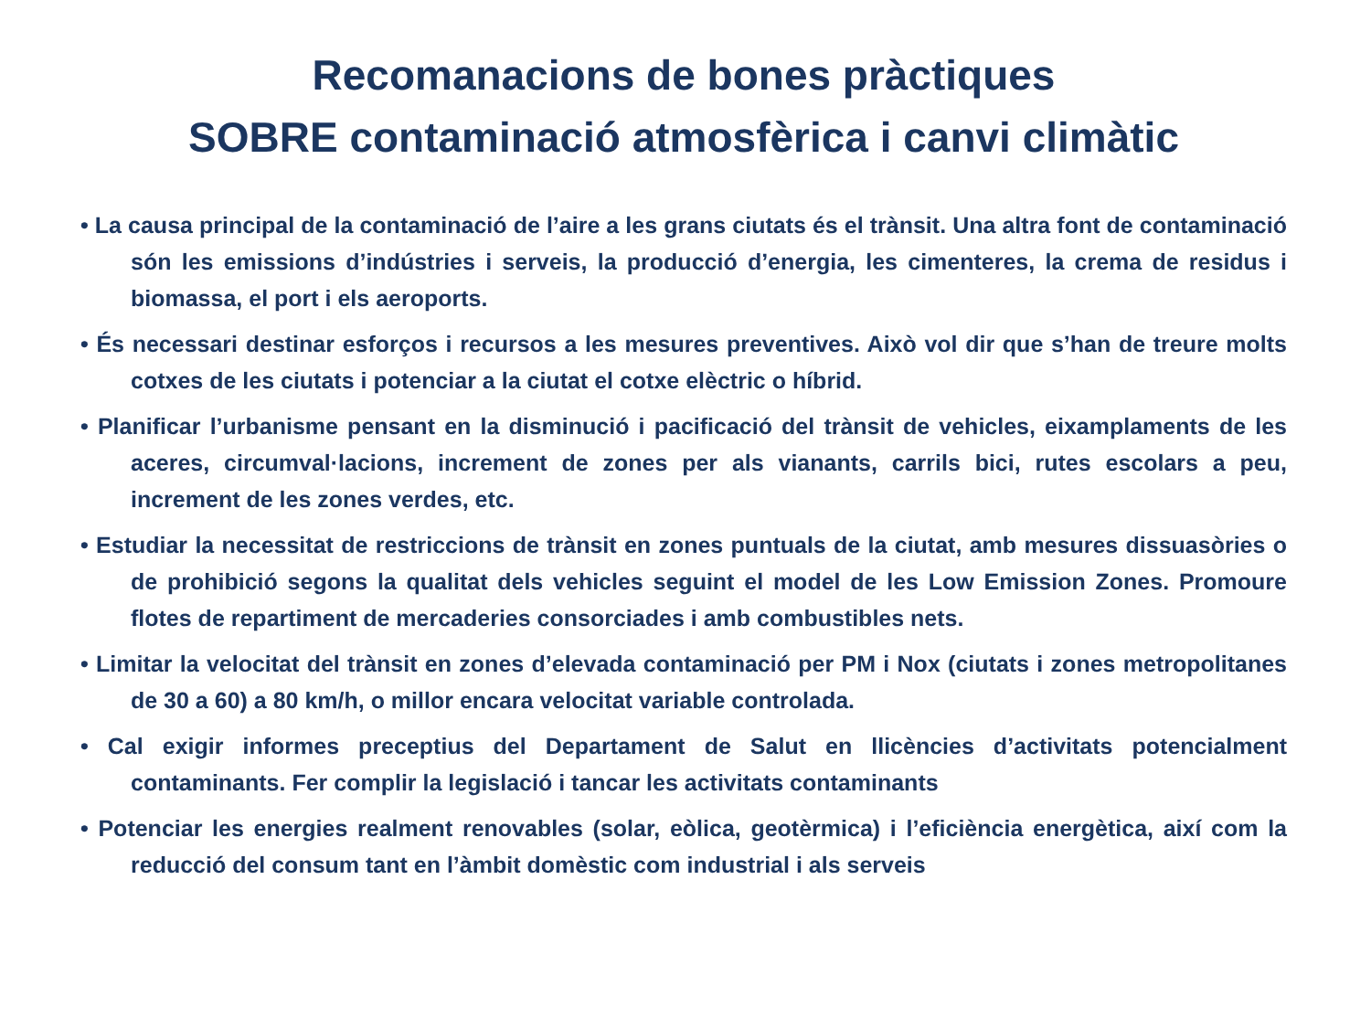Recomanacions de bones pràctiques
SOBRE contaminació atmosfèrica i canvi climàtic
• La causa principal de la contaminació de l’aire a les grans ciutats és el trànsit. Una altra font de contaminació són les emissions d’indústries i serveis, la producció d’energia, les cimenteres, la crema de residus i biomassa, el port i els aeroports.
• És necessari destinar esforços i recursos a les mesures preventives. Això vol dir que s’han de treure molts cotxes de les ciutats i potenciar a la ciutat el cotxe elèctric o híbrid.
• Planificar l’urbanisme pensant en la disminució i pacificació del trànsit de vehicles, eixamplaments de les aceres, circumval·lacions, increment de zones per als vianants, carrils bici, rutes escolars a peu, increment de les zones verdes, etc.
• Estudiar la necessitat de restriccions de trànsit en zones puntuals de la ciutat, amb mesures dissuasòries o de prohibició segons la qualitat dels vehicles seguint el model de les Low Emission Zones. Promoure flotes de repartiment de mercaderies consorciades i amb combustibles nets.
• Limitar la velocitat del trànsit en zones d’elevada contaminació per PM i Nox (ciutats i zones metropolitanes de 30 a 60) a 80 km/h, o millor encara velocitat variable controlada.
• Cal exigir informes preceptius del Departament de Salut en llicències d’activitats potencialment contaminants. Fer complir la legislació i tancar les activitats contaminants
• Potenciar les energies realment renovables (solar, eòlica, geotèrmica) i l’eficiència energètica, així com la reducció del consum tant en l’àmbit domèstic com industrial i als serveis